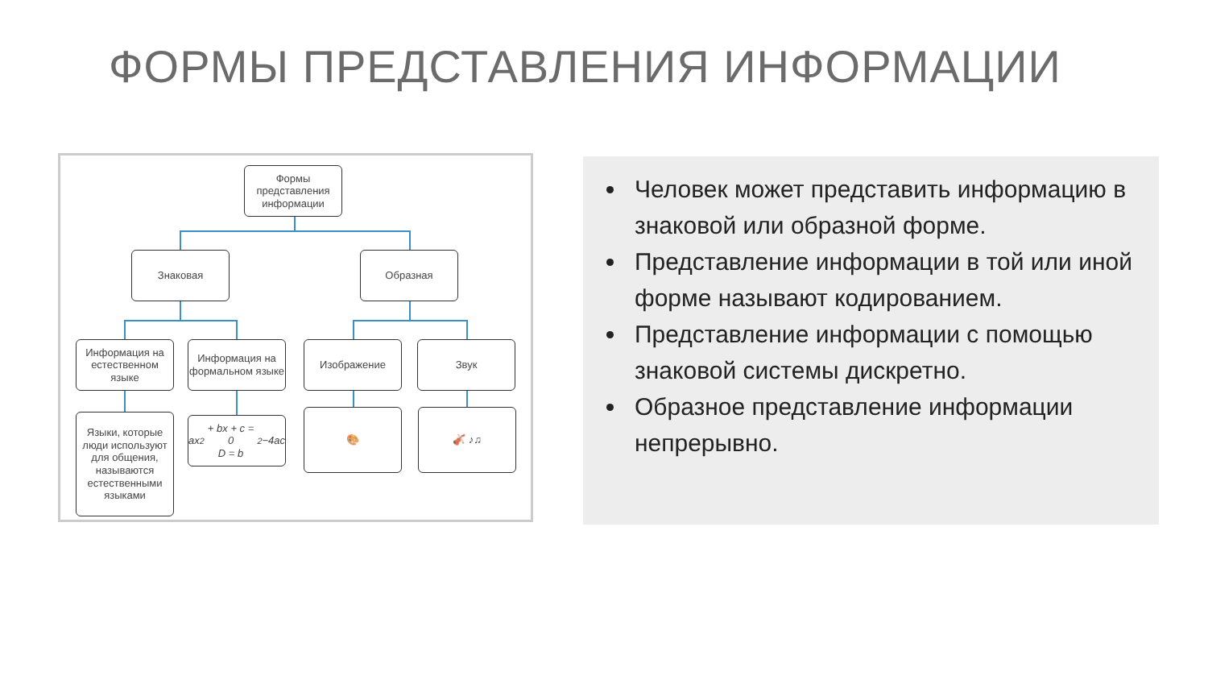ФОРМЫ ПРЕДСТАВЛЕНИЯ ИНФОРМАЦИИ
Формы представления информации
Знаковая Образная
Информация на естественном языке
Информация на формальном языке
Изображение Звук
Языки, которые люди используют для общения, называются естественными языками
ax<sup>2</sup> + bx + c = 0
D = b<sup>2</sup>−4ac
🎨 🎻 ♪♫
Человек может представить информацию в знаковой или образной форме.
Представление информации в той или иной форме называют кодированием.
Представление информации с помощью знаковой системы дискретно.
Образное представление информации непрерывно.